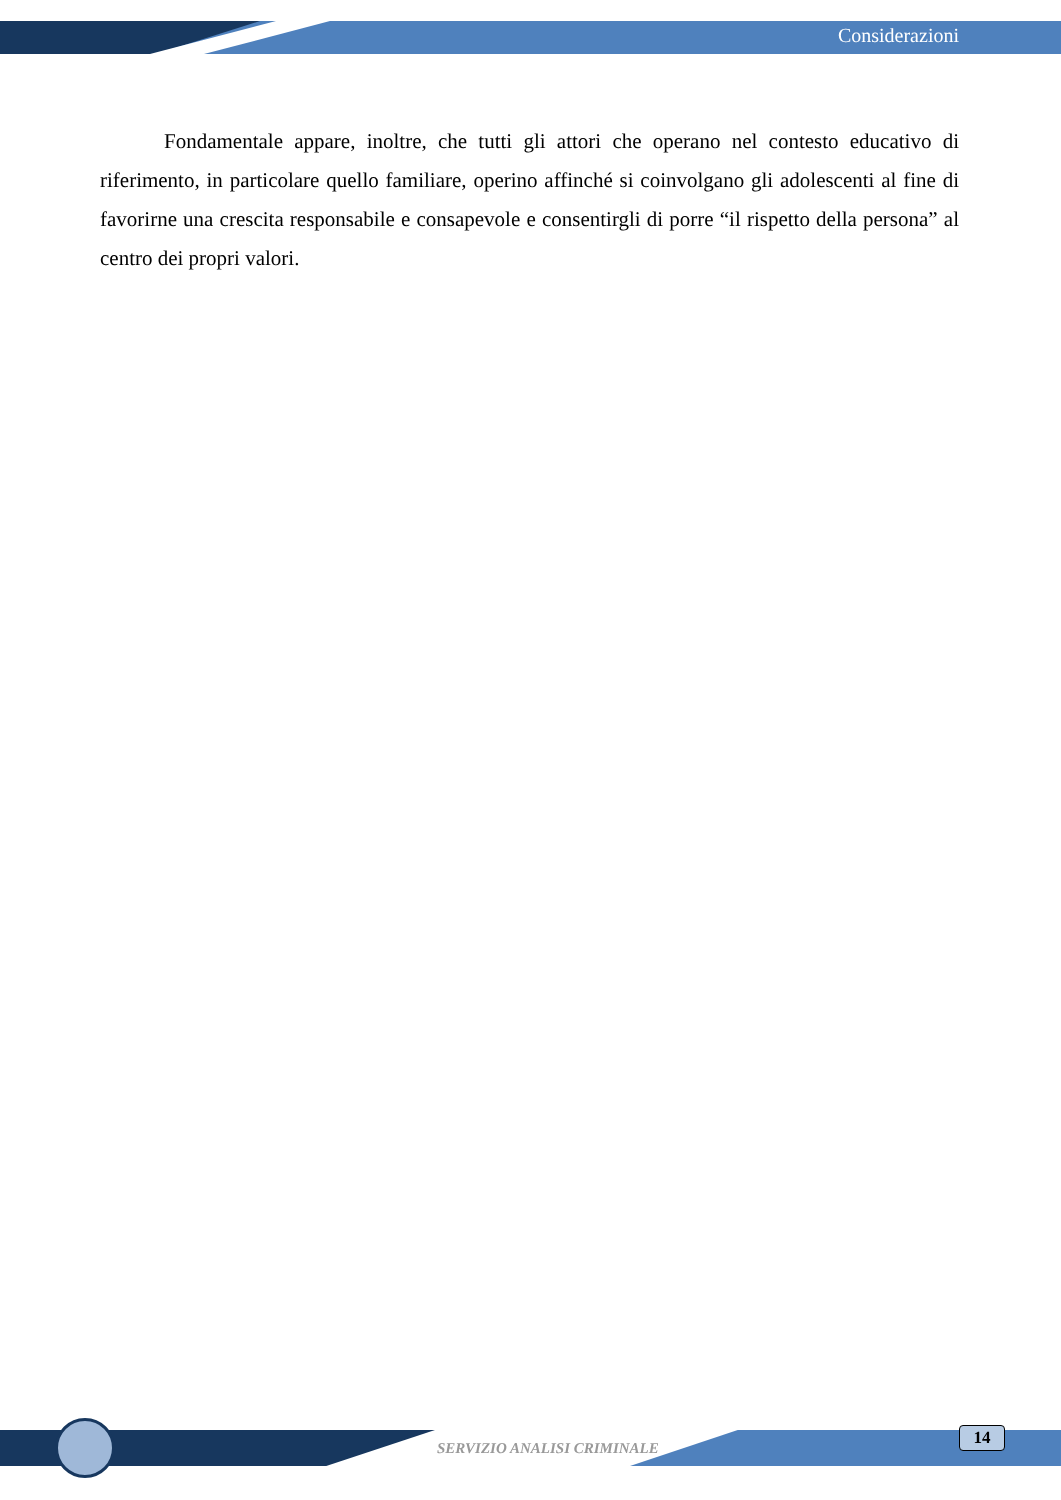Considerazioni
Fondamentale appare, inoltre, che tutti gli attori che operano nel contesto educativo di riferimento, in particolare quello familiare, operino affinché si coinvolgano gli adolescenti al fine di favorirne una crescita responsabile e consapevole e consentirgli di porre “il rispetto della persona” al centro dei propri valori.
SERVIZIO ANALISI CRIMINALE
14